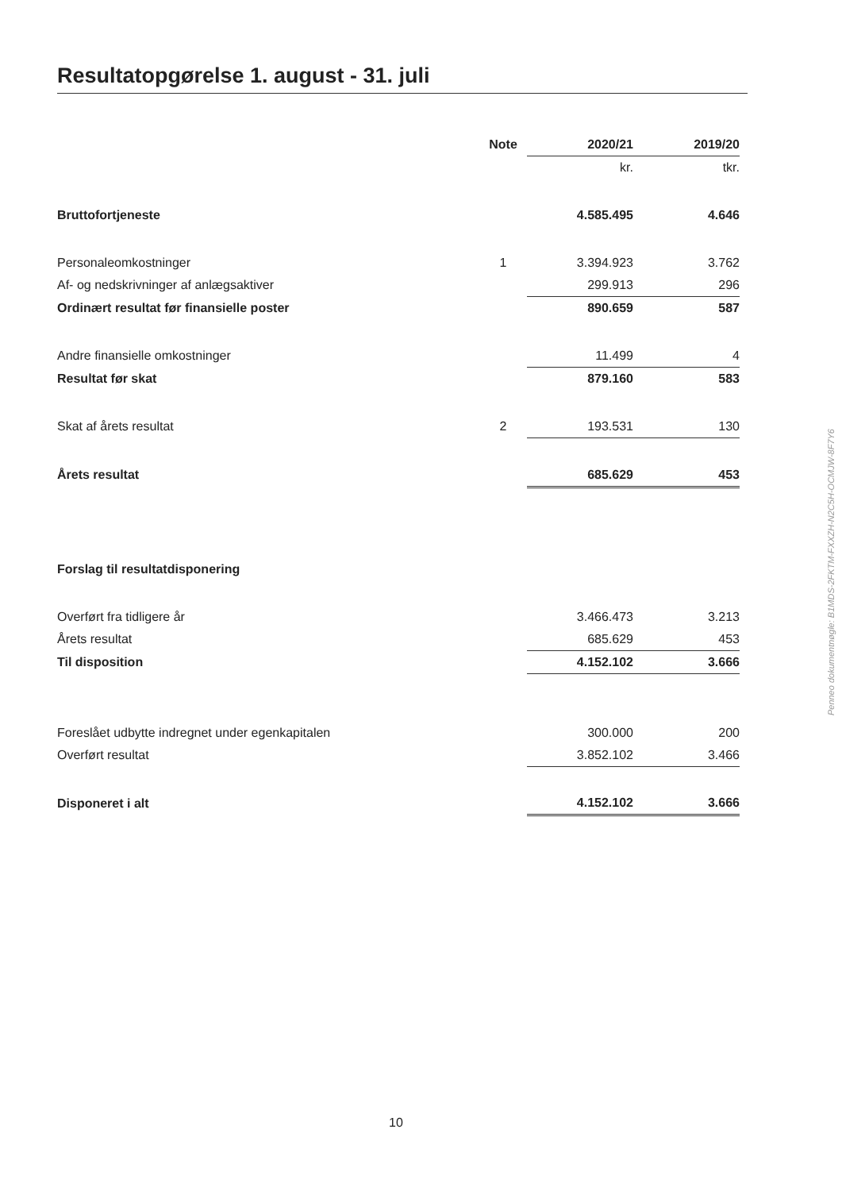Resultatopgørelse 1. august - 31. juli
| | Note | 2020/21 | 2019/20 |
| --- | --- | --- | --- |
| | | kr. | tkr. |
| Bruttofortjeneste | | 4.585.495 | 4.646 |
| Personaleomkostninger | 1 | 3.394.923 | 3.762 |
| Af- og nedskrivninger af anlægsaktiver | | 299.913 | 296 |
| Ordinært resultat før finansielle poster | | 890.659 | 587 |
| Andre finansielle omkostninger | | 11.499 | 4 |
| Resultat før skat | | 879.160 | 583 |
| Skat af årets resultat | 2 | 193.531 | 130 |
| Årets resultat | | 685.629 | 453 |
| Forslag til resultatdisponering | | | |
| Overført fra tidligere år | | 3.466.473 | 3.213 |
| Årets resultat | | 685.629 | 453 |
| Til disposition | | 4.152.102 | 3.666 |
| Foreslået udbytte indregnet under egenkapitalen | | 300.000 | 200 |
| Overført resultat | | 3.852.102 | 3.466 |
| Disponeret i alt | | 4.152.102 | 3.666 |
10
Penneo dokumentnøgle: B1MDS-2FKTM-FXXZH-N2C5H-OCMJW-8F7Y6